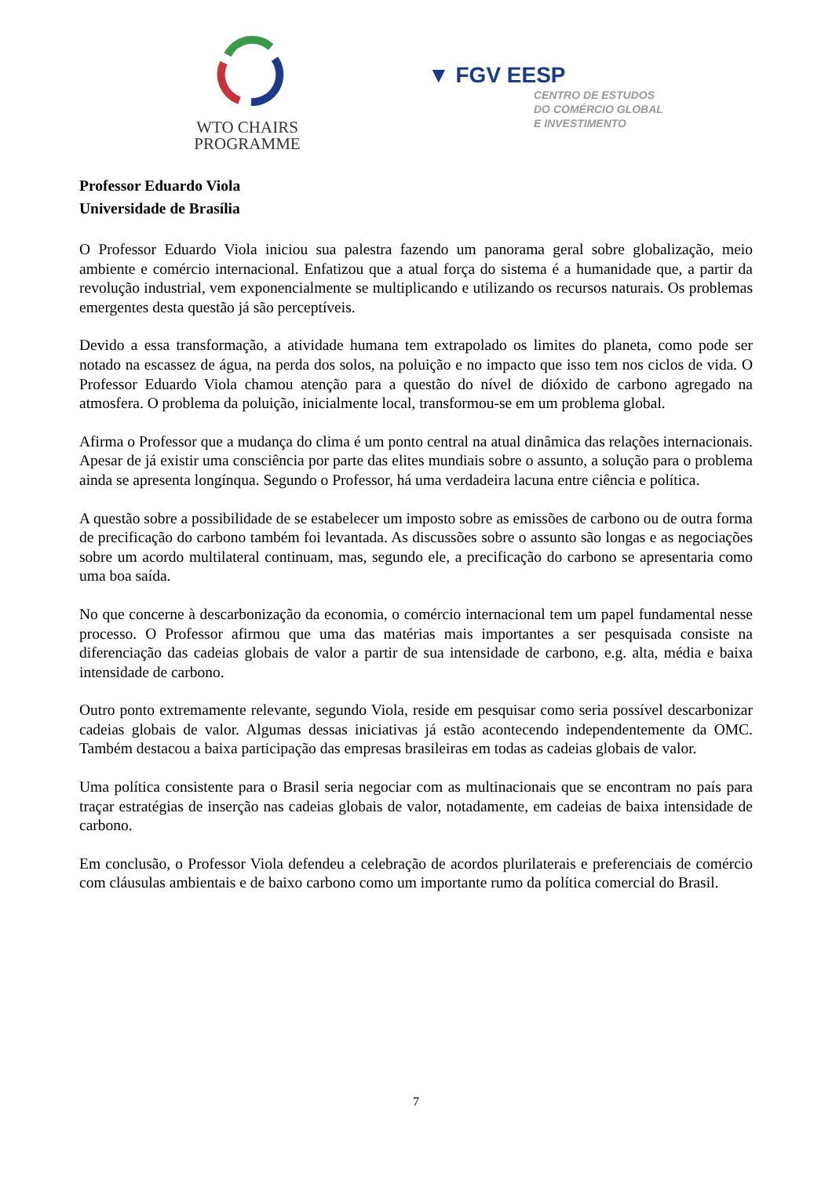WTO CHAIRS
PROGRAMME
▼ FGV EESP
CENTRO DE ESTUDOS
DO COMÉRCIO GLOBAL
E INVESTIMENTO
Professor Eduardo Viola
Universidade de Brasília
O Professor Eduardo Viola iniciou sua palestra fazendo um panorama geral sobre globalização, meio ambiente e comércio internacional. Enfatizou que a atual força do sistema é a humanidade que, a partir da revolução industrial, vem exponencialmente se multiplicando e utilizando os recursos naturais. Os problemas emergentes desta questão já são perceptíveis.
Devido a essa transformação, a atividade humana tem extrapolado os limites do planeta, como pode ser notado na escassez de água, na perda dos solos, na poluição e no impacto que isso tem nos ciclos de vida. O Professor Eduardo Viola chamou atenção para a questão do nível de dióxido de carbono agregado na atmosfera. O problema da poluição, inicialmente local, transformou-se em um problema global.
Afirma o Professor que a mudança do clima é um ponto central na atual dinâmica das relações internacionais. Apesar de já existir uma consciência por parte das elites mundiais sobre o assunto, a solução para o problema ainda se apresenta longínqua. Segundo o Professor, há uma verdadeira lacuna entre ciência e política.
A questão sobre a possibilidade de se estabelecer um imposto sobre as emissões de carbono ou de outra forma de precificação do carbono também foi levantada. As discussões sobre o assunto são longas e as negociações sobre um acordo multilateral continuam, mas, segundo ele, a precificação do carbono se apresentaria como uma boa saída.
No que concerne à descarbonização da economia, o comércio internacional tem um papel fundamental nesse processo. O Professor afirmou que uma das matérias mais importantes a ser pesquisada consiste na diferenciação das cadeias globais de valor a partir de sua intensidade de carbono, e.g. alta, média e baixa intensidade de carbono.
Outro ponto extremamente relevante, segundo Viola, reside em pesquisar como seria possível descarbonizar cadeias globais de valor. Algumas dessas iniciativas já estão acontecendo independentemente da OMC. Também destacou a baixa participação das empresas brasileiras em todas as cadeias globais de valor.
Uma política consistente para o Brasil seria negociar com as multinacionais que se encontram no país para traçar estratégias de inserção nas cadeias globais de valor, notadamente, em cadeias de baixa intensidade de carbono.
Em conclusão, o Professor Viola defendeu a celebração de acordos plurilaterais e preferenciais de comércio com cláusulas ambientais e de baixo carbono como um importante rumo da política comercial do Brasil.
7